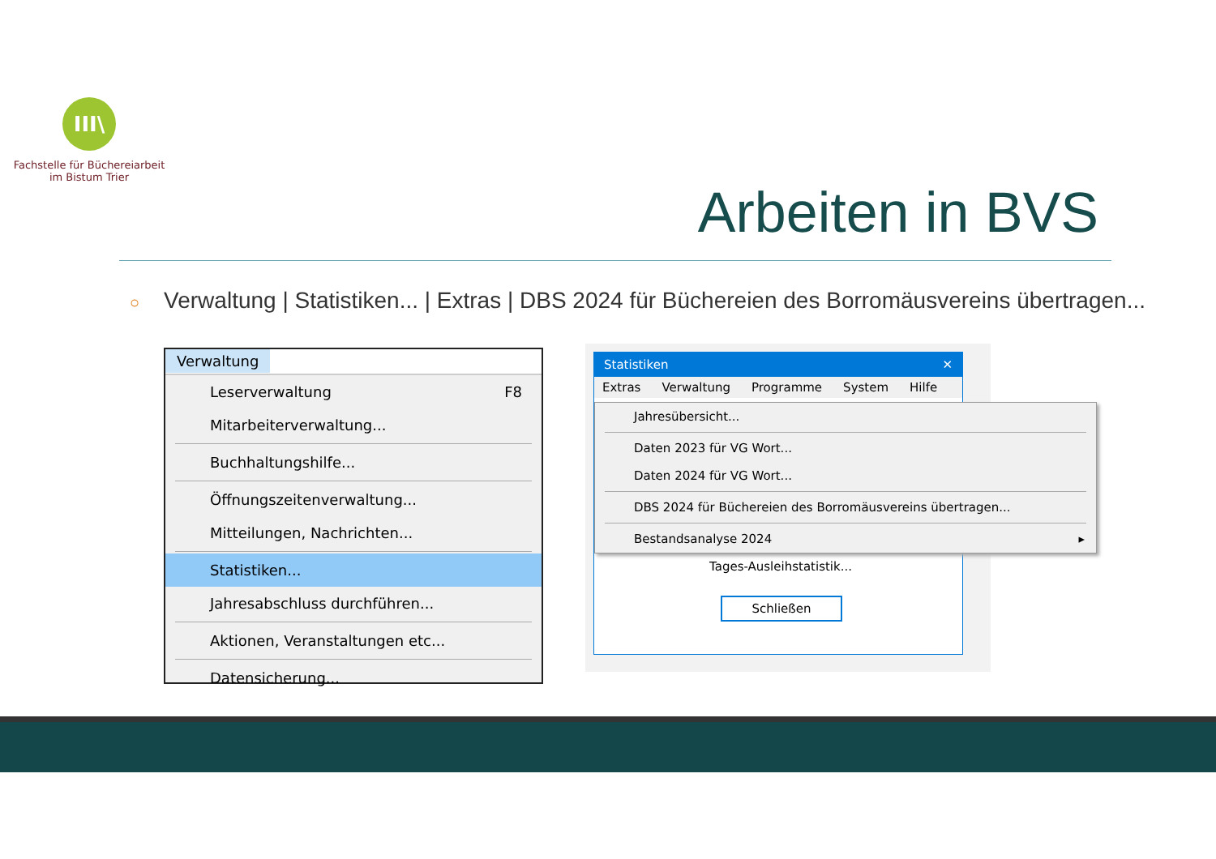III\
Fachstelle für Büchereiarbeit
im Bistum Trier
Arbeiten in BVS
○ Verwaltung | Statistiken... | Extras | DBS 2024 für Büchereien des Borromäusvereins übertragen...
Verwaltung
Leserverwaltung F8
Mitarbeiterverwaltung...
Buchhaltungshilfe...
Öffnungszeitenverwaltung...
Mitteilungen, Nachrichten...
Statistiken...
Jahresabschluss durchführen...
Aktionen, Veranstaltungen etc...
Datensicherung...
Statistiken ✕
Extras Verwaltung Programme System Hilfe
Tages-Ausleihstatistik...
Schließen
Jahresübersicht...
Daten 2023 für VG Wort...
Daten 2024 für VG Wort...
DBS 2024 für Büchereien des Borromäusvereins übertragen...
Bestandsanalyse 2024 ▸